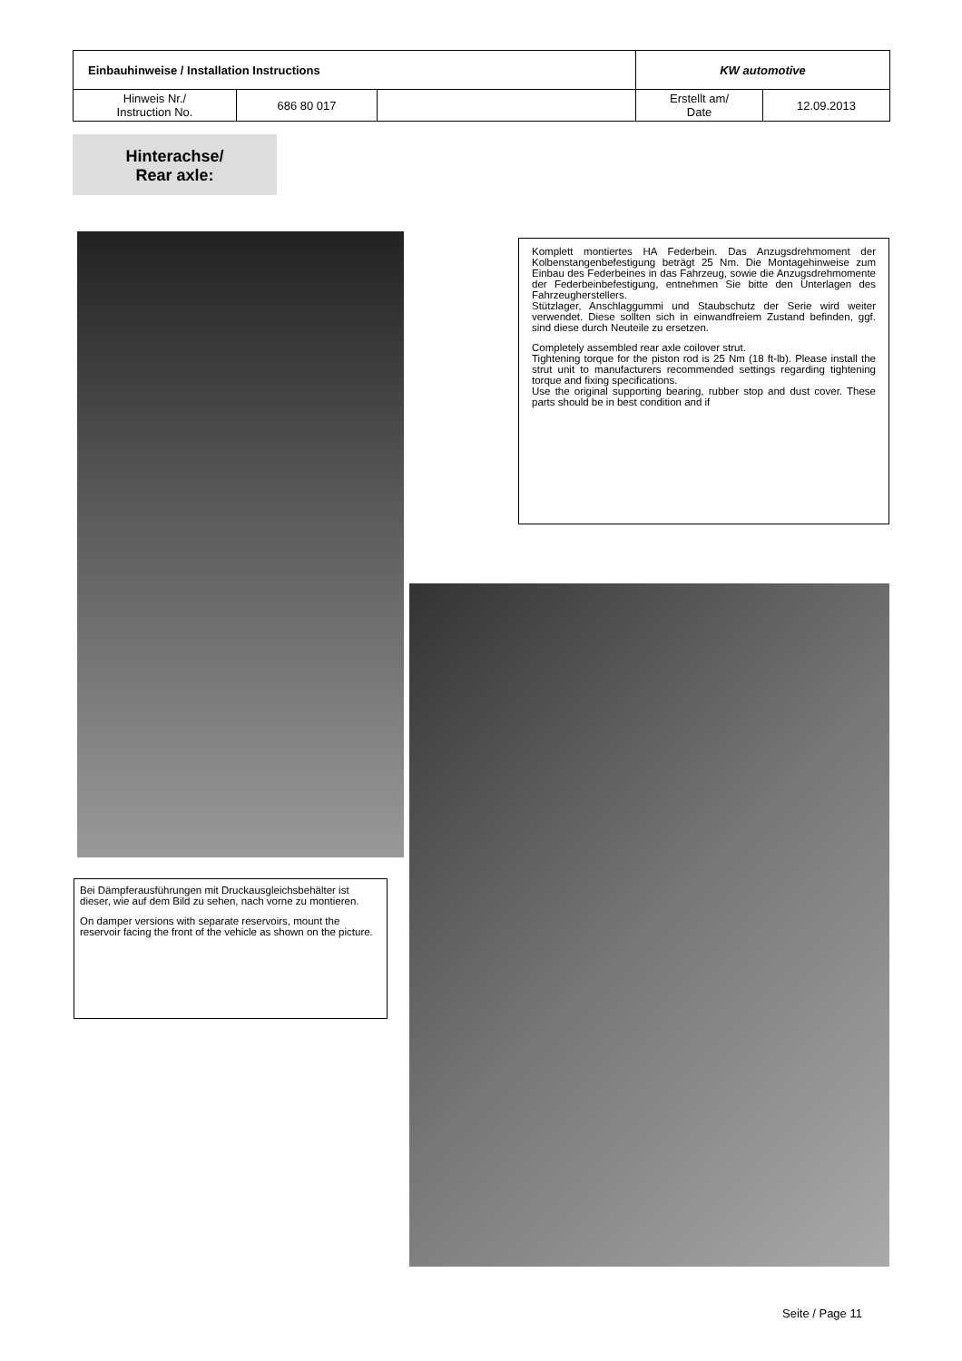| Einbauhinweise / Installation Instructions | | | KW automotive | |
| Hinweis Nr./ Instruction No. | 686 80 017 | | Erstellt am/ Date | 12.09.2013 |
Hinterachse/
Rear axle:
Komplett montiertes HA Federbein. Das Anzugsdrehmoment der Kolbenstangenbefestigung beträgt 25 Nm. Die Montagehinweise zum Einbau des Federbeines in das Fahrzeug, sowie die Anzugsdrehmomente der Federbeinbefestigung, entnehmen Sie bitte den Unterlagen des Fahrzeugherstellers.
Stützlager, Anschlaggummi und Staubschutz der Serie wird weiter verwendet. Diese sollten sich in einwandfreiem Zustand befinden, ggf. sind diese durch Neuteile zu ersetzen.
Completely assembled rear axle coilover strut.
Tightening torque for the piston rod is 25 Nm (18 ft-lb). Please install the strut unit to manufacturers recommended settings regarding tightening torque and fixing specifications.
Use the original supporting bearing, rubber stop and dust cover. These parts should be in best condition and if
Bei Dämpferausführungen mit Druckausgleichsbehälter ist dieser, wie auf dem Bild zu sehen, nach vorne zu montieren.
On damper versions with separate reservoirs, mount the reservoir facing the front of the vehicle as shown on the picture.
Seite / Page 11